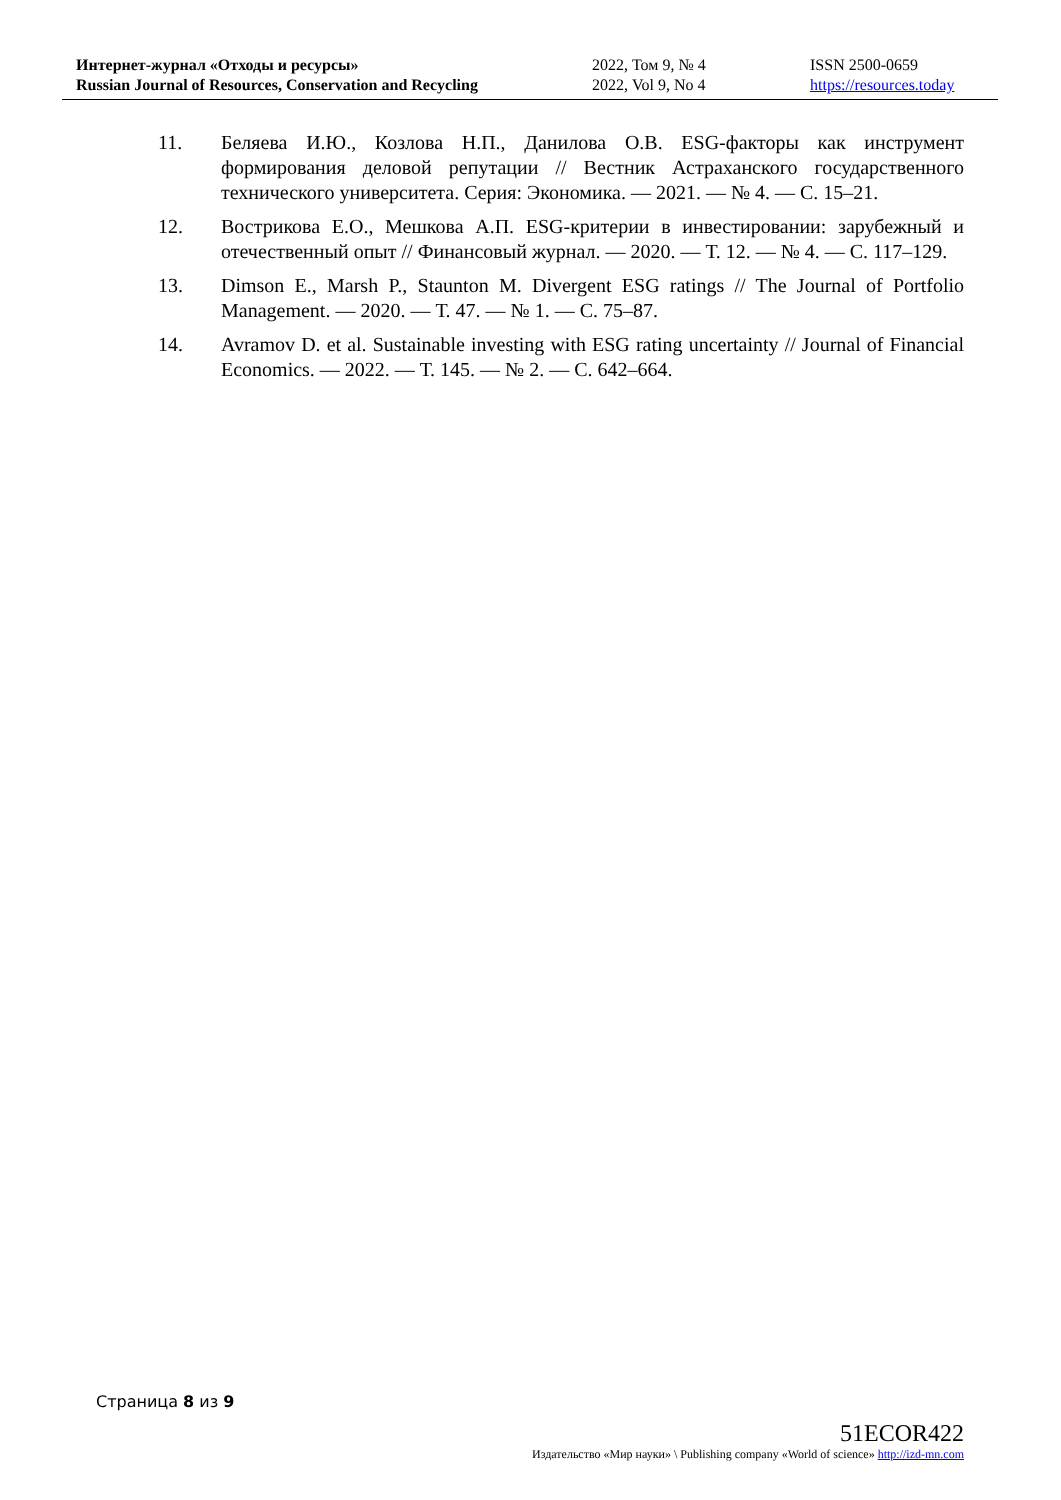Интернет-журнал «Отходы и ресурсы»
Russian Journal of Resources, Conservation and Recycling
2022, Том 9, № 4
2022, Vol 9, No 4
ISSN 2500-0659
https://resources.today
11. Беляева И.Ю., Козлова Н.П., Данилова О.В. ESG-факторы как инструмент формирования деловой репутации // Вестник Астраханского государственного технического университета. Серия: Экономика. — 2021. — № 4. — С. 15–21.
12. Вострикова Е.О., Мешкова А.П. ESG-критерии в инвестировании: зарубежный и отечественный опыт // Финансовый журнал. — 2020. — Т. 12. — № 4. — С. 117–129.
13. Dimson E., Marsh P., Staunton M. Divergent ESG ratings // The Journal of Portfolio Management. — 2020. — Т. 47. — № 1. — С. 75–87.
14. Avramov D. et al. Sustainable investing with ESG rating uncertainty // Journal of Financial Economics. — 2022. — Т. 145. — № 2. — С. 642–664.
Страница 8 из 9
51ECOR422
Издательство «Мир науки» \ Publishing company «World of science» http://izd-mn.com